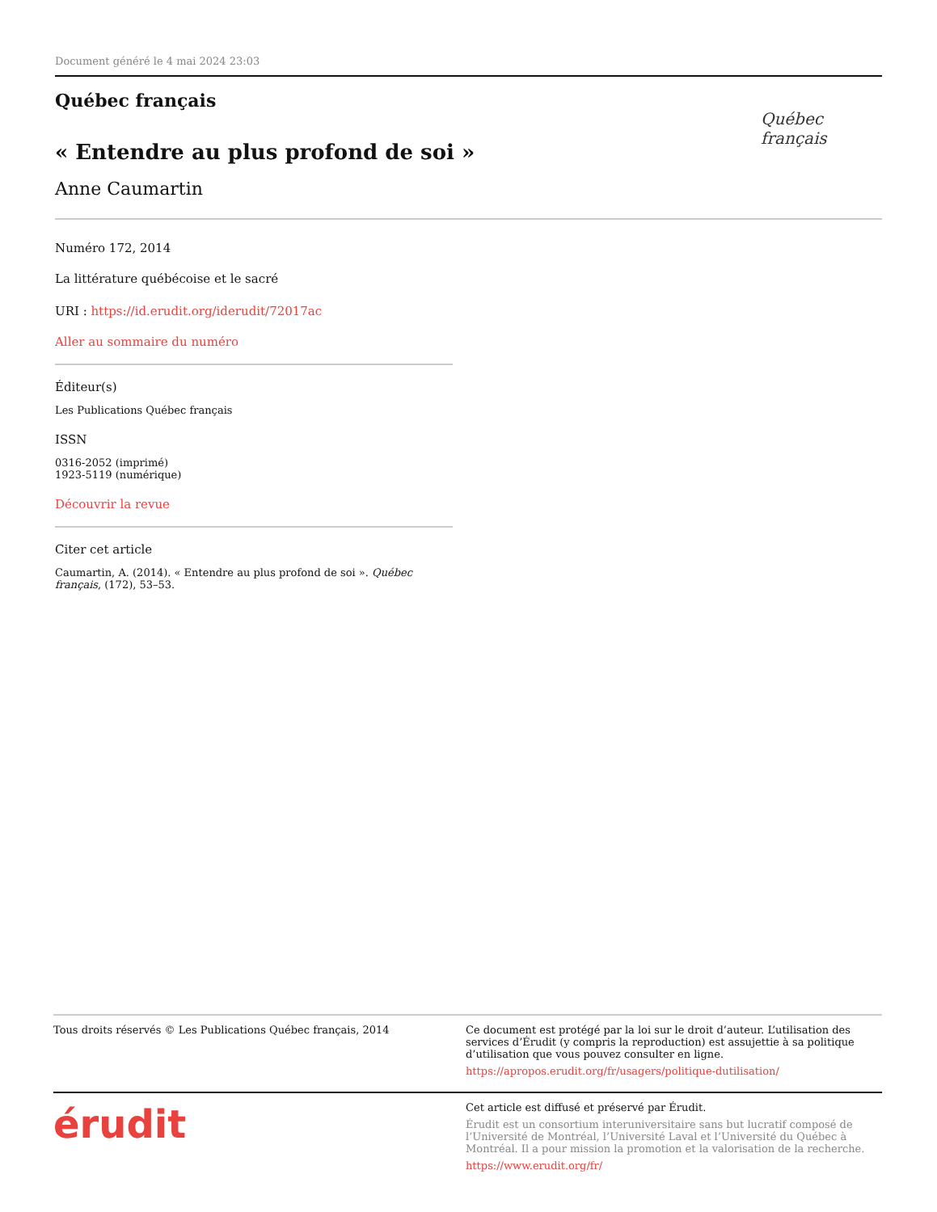Document généré le 4 mai 2024 23:03
Québec français
« Entendre au plus profond de soi »
Anne Caumartin
Québec français
Numéro 172, 2014
La littérature québécoise et le sacré
URI : https://id.erudit.org/iderudit/72017ac
Aller au sommaire du numéro
Éditeur(s)
Les Publications Québec français
ISSN
0316-2052 (imprimé)
1923-5119 (numérique)
Découvrir la revue
Citer cet article
Caumartin, A. (2014). « Entendre au plus profond de soi ». Québec français, (172), 53–53.
Tous droits réservés © Les Publications Québec français, 2014 Ce document est protégé par la loi sur le droit d’auteur. L’utilisation des services d’Érudit (y compris la reproduction) est assujettie à sa politique d’utilisation que vous pouvez consulter en ligne.
https://apropos.erudit.org/fr/usagers/politique-dutilisation/
érudit
Cet article est diffusé et préservé par Érudit.
Érudit est un consortium interuniversitaire sans but lucratif composé de l’Université de Montréal, l’Université Laval et l’Université du Québec à Montréal. Il a pour mission la promotion et la valorisation de la recherche.
https://www.erudit.org/fr/